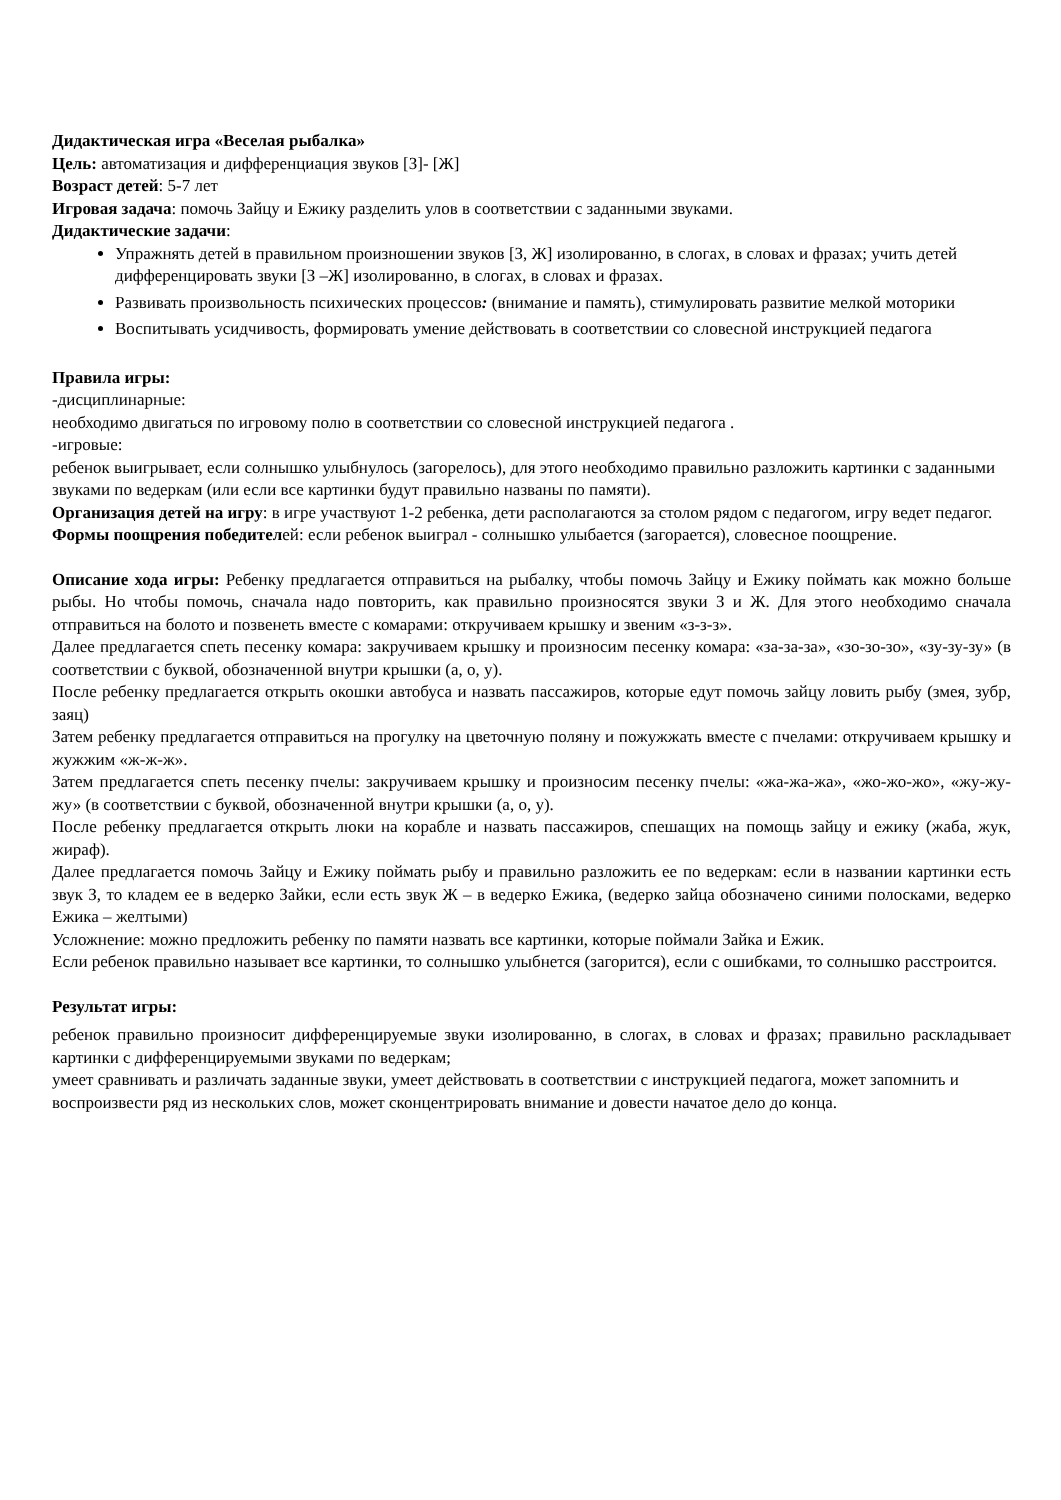Дидактическая игра «Веселая рыбалка»
Цель: автоматизация и дифференциация звуков [З]- [Ж]
Возраст детей: 5-7 лет
Игровая задача: помочь Зайцу и Ежику разделить улов в соответствии с заданными звуками.
Дидактические задачи:
Упражнять детей в правильном произношении звуков [З, Ж] изолированно, в слогах, в словах и фразах; учить детей дифференцировать звуки [З –Ж] изолированно, в слогах, в словах и фразах.
Развивать произвольность психических процессов: (внимание и память), стимулировать развитие мелкой моторики
Воспитывать усидчивость, формировать умение действовать в соответствии со словесной инструкцией педагога
Правила игры:
-дисциплинарные:
необходимо двигаться по игровому полю в соответствии со словесной инструкцией педагога .
-игровые:
ребенок выигрывает, если солнышко улыбнулось (загорелось), для этого необходимо правильно разложить картинки с заданными звуками по ведеркам (или если все картинки будут правильно названы по памяти).
Организация детей на игру: в игре участвуют 1-2 ребенка, дети располагаются за столом рядом с педагогом, игру ведет педагог.
Формы поощрения победителей: если ребенок выиграл - солнышко улыбается (загорается), словесное поощрение.
Описание хода игры: Ребенку предлагается отправиться на рыбалку, чтобы помочь Зайцу и Ежику поймать как можно больше рыбы. Но чтобы помочь, сначала надо повторить, как правильно произносятся звуки З и Ж. Для этого необходимо сначала отправиться на болото и позвенеть вместе с комарами: откручиваем крышку и звеним «з-з-з».
Далее предлагается спеть песенку комара: закручиваем крышку и произносим песенку комара: «за-за-за», «зо-зо-зо», «зу-зу-зу» (в соответствии с буквой, обозначенной внутри крышки (а, о, у).
После ребенку предлагается открыть окошки автобуса и назвать пассажиров, которые едут помочь зайцу ловить рыбу (змея, зубр, заяц)
Затем ребенку предлагается отправиться на прогулку на цветочную поляну и пожужжать вместе с пчелами: откручиваем крышку и жужжим «ж-ж-ж».
Затем предлагается спеть песенку пчелы: закручиваем крышку и произносим песенку пчелы: «жа-жа-жа», «жо-жо-жо», «жу-жу-жу» (в соответствии с буквой, обозначенной внутри крышки (а, о, у).
После ребенку предлагается открыть люки на корабле и назвать пассажиров, спешащих на помощь зайцу и ежику (жаба, жук, жираф).
Далее предлагается помочь Зайцу и Ежику поймать рыбу и правильно разложить ее по ведеркам: если в названии картинки есть звук З, то кладем ее в ведерко Зайки, если есть звук Ж – в ведерко Ежика, (ведерко зайца обозначено синими полосками, ведерко Ежика – желтыми)
Усложнение: можно предложить ребенку по памяти назвать все картинки, которые поймали Зайка и Ежик.
Если ребенок правильно называет все картинки, то солнышко улыбнется (загорится), если с ошибками, то солнышко расстроится.
Результат игры:
ребенок правильно произносит дифференцируемые звуки изолированно, в слогах, в словах и фразах; правильно раскладывает картинки с дифференцируемыми звуками по ведеркам;
умеет сравнивать и различать заданные звуки, умеет действовать в соответствии с инструкцией педагога, может запомнить и воспроизвести ряд из нескольких слов, может сконцентрировать внимание и довести начатое дело до конца.